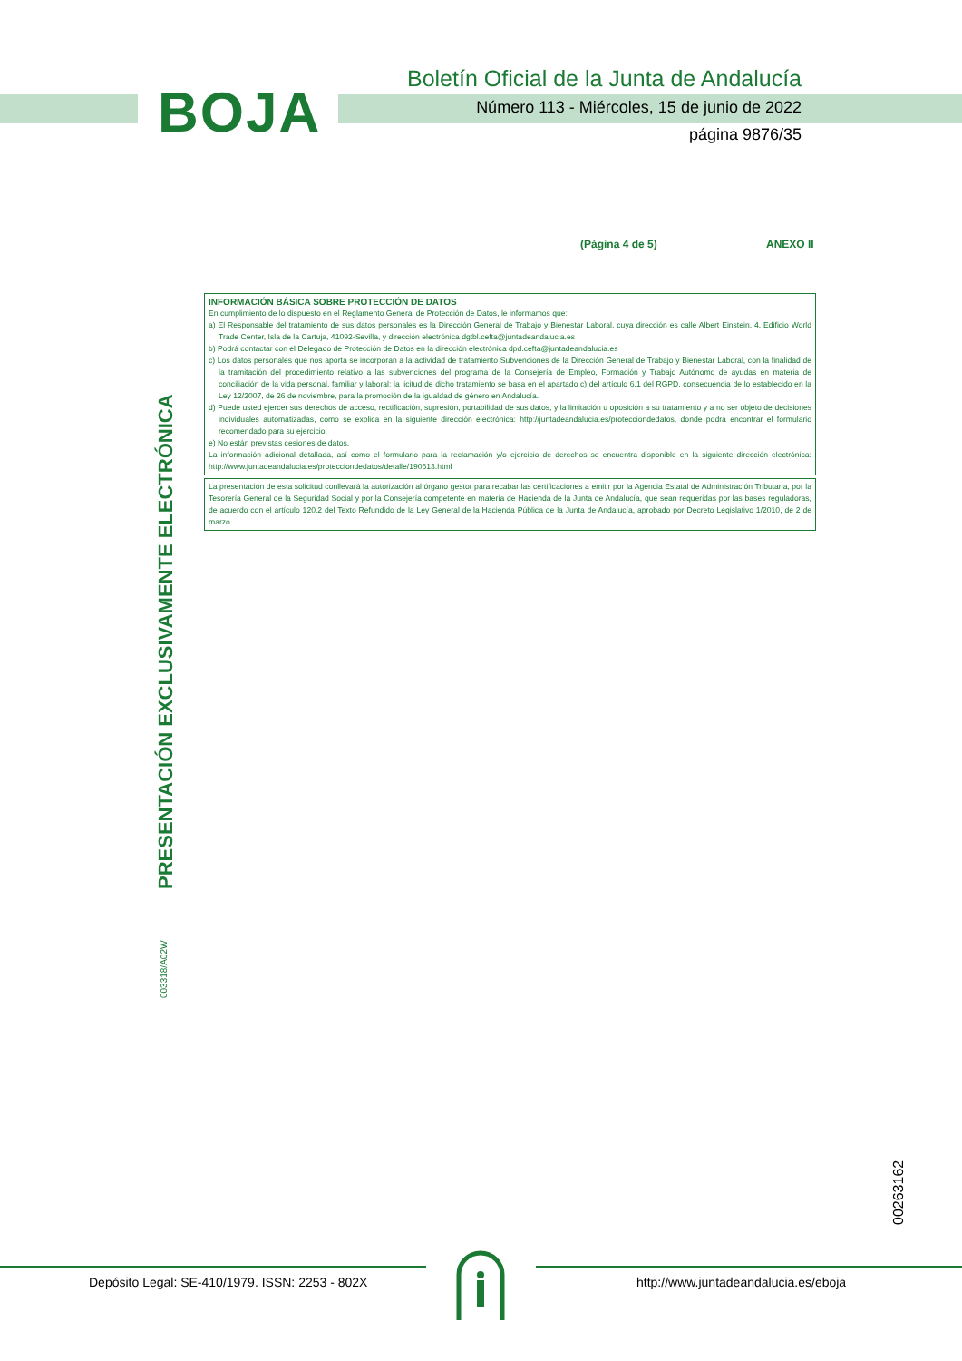BOJA
Boletín Oficial de la Junta de Andalucía
Número 113 - Miércoles, 15 de junio de 2022
página 9876/35
(Página 4 de 5) ANEXO II
INFORMACIÓN BÁSICA SOBRE PROTECCIÓN DE DATOS
En cumplimiento de lo dispuesto en el Reglamento General de Protección de Datos, le informamos que:
a) El Responsable del tratamiento de sus datos personales es la Dirección General de Trabajo y Bienestar Laboral, cuya dirección es calle Albert Einstein, 4. Edificio World Trade Center, Isla de la Cartuja, 41092-Sevilla, y dirección electrónica dgtbl.cefta@juntadeandalucia.es
b) Podrá contactar con el Delegado de Protección de Datos en la dirección electrónica dpd.cefta@juntadeandalucia.es
c) Los datos personales que nos aporta se incorporan a la actividad de tratamiento Subvenciones de la Dirección General de Trabajo y Bienestar Laboral, con la finalidad de la tramitación del procedimiento relativo a las subvenciones del programa de la Consejería de Empleo, Formación y Trabajo Autónomo de ayudas en materia de conciliación de la vida personal, familiar y laboral; la licitud de dicho tratamiento se basa en el apartado c) del artículo 6.1 del RGPD, consecuencia de lo establecido en la Ley 12/2007, de 26 de noviembre, para la promoción de la igualdad de género en Andalucía.
d) Puede usted ejercer sus derechos de acceso, rectificación, supresión, portabilidad de sus datos, y la limitación u oposición a su tratamiento y a no ser objeto de decisiones individuales automatizadas, como se explica en la siguiente dirección electrónica: http://juntadeandalucia.es/protecciondedatos, donde podrá encontrar el formulario recomendado para su ejercicio.
e) No están previstas cesiones de datos.
La información adicional detallada, así como el formulario para la reclamación y/o ejercicio de derechos se encuentra disponible en la siguiente dirección electrónica: http://www.juntadeandalucia.es/protecciondedatos/detalle/190613.html
La presentación de esta solicitud conllevará la autorización al órgano gestor para recabar las certificaciones a emitir por la Agencia Estatal de Administración Tributaria, por la Tesorería General de la Seguridad Social y por la Consejería competente en materia de Hacienda de la Junta de Andalucía, que sean requeridas por las bases reguladoras, de acuerdo con el artículo 120.2 del Texto Refundido de la Ley General de la Hacienda Pública de la Junta de Andalucía, aprobado por Decreto Legislativo 1/2010, de 2 de marzo.
PRESENTACIÓN EXCLUSIVAMENTE ELECTRÓNICA
003318/A02W
00263162
Depósito Legal: SE-410/1979. ISSN: 2253 - 802X
http://www.juntadeandalucia.es/eboja